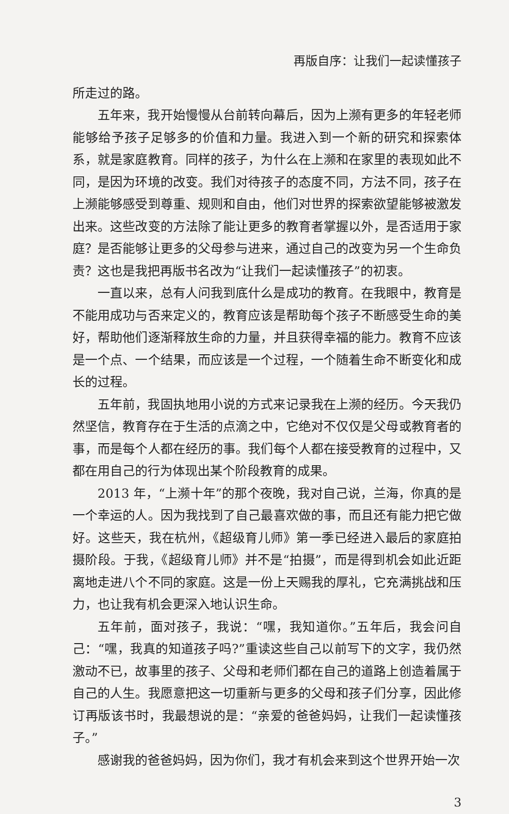再版自序：让我们一起读懂孩子
所走过的路。
五年来，我开始慢慢从台前转向幕后，因为上濒有更多的年轻老师能够给予孩子足够多的价值和力量。我进入到一个新的研究和探索体系，就是家庭教育。同样的孩子，为什么在上濒和在家里的表现如此不同，是因为环境的改变。我们对待孩子的态度不同，方法不同，孩子在上濒能够感受到尊重、规则和自由，他们对世界的探索欲望能够被激发出来。这些改变的方法除了能让更多的教育者掌握以外，是否适用于家庭？是否能够让更多的父母参与进来，通过自己的改变为另一个生命负责？这也是我把再版书名改为“让我们一起读懂孩子”的初衷。
一直以来，总有人问我到底什么是成功的教育。在我眼中，教育是不能用成功与否来定义的，教育应该是帮助每个孩子不断感受生命的美好，帮助他们逐渐释放生命的力量，并且获得幸福的能力。教育不应该是一个点、一个结果，而应该是一个过程，一个随着生命不断变化和成长的过程。
五年前，我固执地用小说的方式来记录我在上濒的经历。今天我仍然坚信，教育存在于生活的点滴之中，它绝对不仅仅是父母或教育者的事，而是每个人都在经历的事。我们每个人都在接受教育的过程中，又都在用自己的行为体现出某个阶段教育的成果。
2013 年，“上濒十年”的那个夜晚，我对自己说，兰海，你真的是一个幸运的人。因为我找到了自己最喜欢做的事，而且还有能力把它做好。这些天，我在杭州，《超级育儿师》第一季已经进入最后的家庭拍摄阶段。于我，《超级育儿师》并不是“拍摄”，而是得到机会如此近距离地走进八个不同的家庭。这是一份上天赐我的厚礼，它充满挑战和压力，也让我有机会更深入地认识生命。
五年前，面对孩子，我说：“嘿，我知道你。”五年后，我会问自己：“嘿，我真的知道孩子吗?”重读这些自己以前写下的文字，我仍然激动不已，故事里的孩子、父母和老师们都在自己的道路上创造着属于自己的人生。我愿意把这一切重新与更多的父母和孩子们分享，因此修订再版该书时，我最想说的是：“亲爱的爸爸妈妈，让我们一起读懂孩子。”
感谢我的爸爸妈妈，因为你们，我才有机会来到这个世界开始一次
3